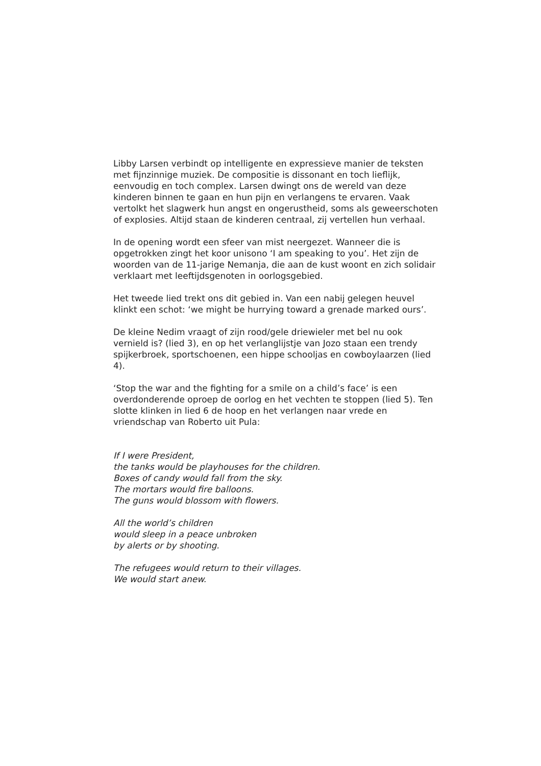Libby Larsen verbindt op intelligente en expressieve manier de teksten met fijnzinnige muziek. De compositie is dissonant en toch lieflijk, eenvoudig en toch complex. Larsen dwingt ons de wereld van deze kinderen binnen te gaan en hun pijn en verlangens te ervaren. Vaak vertolkt het slagwerk hun angst en ongerustheid, soms als geweerschoten of explosies. Altijd staan de kinderen centraal, zij vertellen hun verhaal.
In de opening wordt een sfeer van mist neergezet. Wanneer die is opgetrokken zingt het koor unisono ‘I am speaking to you’. Het zijn de woorden van de 11-jarige Nemanja, die aan de kust woont en zich solidair verklaart met leeftijdsgenoten in oorlogsgebied.
Het tweede lied trekt ons dit gebied in. Van een nabij gelegen heuvel klinkt een schot: ‘we might be hurrying toward a grenade marked ours’.
De kleine Nedim vraagt of zijn rood/gele driewieler met bel nu ook vernield is? (lied 3), en op het verlanglijstje van Jozo staan een trendy spijkerbroek, sportschoenen, een hippe schooljas en cowboylaarzen (lied 4).
‘Stop the war and the fighting for a smile on a child’s face’ is een overdonderende oproep de oorlog en het vechten te stoppen (lied 5). Ten slotte klinken in lied 6 de hoop en het verlangen naar vrede en vriendschap van Roberto uit Pula:
If I were President,
the tanks would be playhouses for the children.
Boxes of candy would fall from the sky.
The mortars would fire balloons.
The guns would blossom with flowers.
All the world’s children
would sleep in a peace unbroken
by alerts or by shooting.
The refugees would return to their villages.
We would start anew.